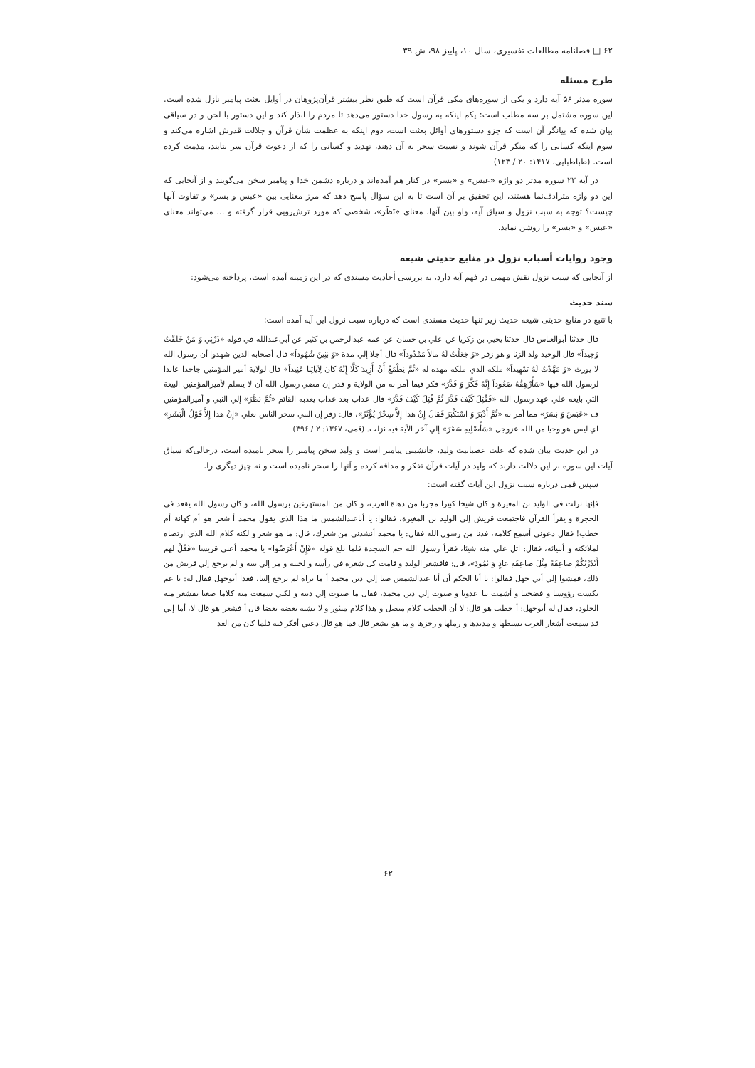۶۲ □ فصلنامه مطالعات تفسیری، سال ۱۰، پاییز ۹۸، ش ۳۹
طرح مسئله
سوره مدثر ۵۶ آیه دارد و یکی از سوره‌های مکی قرآن است که طبق نظر بیشتر قرآن‌پژوهان در أوایل بعثت پیامبر نازل شده است. این سوره مشتمل بر سه مطلب است: یکم اینکه به رسول خدا دستور می‌دهد تا مردم را انذار کند و این دستور با لحن و در سیاقی بیان شده که بیانگر آن است که جزو دستورهای أوائل بعثت است، دوم اینکه به عظمت شأن قرآن و جلالت قدرش اشاره می‌کند و سوم اینکه کسانی را که منکر قرآن شوند و نسبت سحر به آن دهند، تهدید و کسانی را که از دعوت قرآن سر بتابند، مذمت کرده است. (طباطبایی، ۱۴۱۷: ۲۰ / ۱۲۳)
در آیه ۲۲ سوره مدثر دو واژه «عبس» و «بسر» در کنار هم آمده‌اند و درباره دشمن خدا و پیامبر سخن می‌گویند و از آنجایی که این دو واژه مترادف‌نما هستند، این تحقیق بر آن است تا به این سؤال پاسخ دهد که مرز معنایی بین «عبس و بسر» و تفاوت آنها چیست؟ توجه به سبب نزول و سیاق آیه، واو بین آنها، معنای «نَظَرَ»، شخصی که مورد ترش‌رویی قرار گرفته و ... می‌تواند معنای «عبس» و «بسر» را روشن نماید.
وجود روایات أسباب نزول در منابع حدیثی شیعه
از آنجایی که سبب نزول نقش مهمی در فهم آیه دارد، به بررسی أحادیث مسندی که در این زمینه آمده است، پرداخته می‌شود:
سند حدیث
با تتبع در منابع حدیثی شیعه حدیث زیر تنها حدیث مسندی است که درباره سبب نزول این آیه آمده است:
قال حدثنا أبوالعباس قال حدثنا يحيي بن زكريا عن علي بن حسان عن عمه عبدالرحمن بن كثير عن أبي‌عبدالله في قوله «ذَرْنِي وَ مَنْ خَلَقْتُ وَحِيداً» قال الوحيد ولد الزنا و هو زفر «وَ جَعَلْتُ لَهُ مالاً مَمْدُوداً» قال أجلا إلي مدة «وَ بَنِينَ شُهُوداً» قال أصحابه الذين شهدوا أن رسول الله لا يورث «وَ مَهَّدْتُ لَهُ تَمْهِيداً» ملكه الذي ملكه مهده له «ثُمَّ يَطْمَعُ أَنْ أَزِيدَ كَلَّا إِنَّهُ كانَ لِآياتِنا عَنِيداً» قال لولاية أمير المؤمنين جاحدا عاندا لرسول الله فيها «سَأُرْهِقُهُ صَعُوداً إِنَّهُ فَكَّرَ وَ قَدَّرَ» فكر فيما أمر به من الولاية و قدر إن مضي رسول الله أن لا يسلم لأميرالمؤمنين البيعة التي بايعه علي عهد رسول الله «فَقُتِلَ كَيْفَ قَدَّرَ ثُمَّ قُتِلَ كَيْفَ قَدَّرَ» قال عذاب بعد عذاب يعذبه القائم «ثُمَّ نَظَرَ» إلي النبي و أميرالمؤمنين ف «عَبَسَ وَ بَسَرَ» مما أمر به «ثُمَّ أَدْبَرَ وَ اسْتَكْبَرَ فَقالَ إِنْ هذا إِلاَّ سِحْرٌ يُؤْثَرُ»، قال: زفر إن النبي سحر الناس بعلي «إِنْ هذا إِلاَّ قَوْلُ الْبَشَرِ» اي ليس هو وحيا من الله عزوجل «سَأُصْلِيهِ سَقَرَ» إلي آخر الآية فيه نزلت. (قمی، ۱۳۶۷: ۲ / ۳۹۶)
در این حدیث بیان شده که علت عصبانیت ولید، جانشینی پیامبر است و ولید سخن پیامبر را سحر نامیده است، درحالی‌که سیاق آیات این سوره بر این دلالت دارند که ولید در آیات قرآن تفکر و مداقه کرده و آنها را سحر نامیده است و نه چیز دیگری را.
سپس قمی درباره سبب نزول این آیات گفته است:
فإنها نزلت في الوليد بن المغيرة و كان شيخا كبيرا مجربا من دهاة العرب، و كان من المستهزءين برسول الله، و كان رسول الله يقعد في الحجرة و يقرأ القرآن فاجتمعت قريش إلي الوليد بن المغيرة، فقالوا: يا أباعبدالشمس ما هذا الذي يقول محمد أ شعر هو أم كهانة أم خطب! فقال دعوني أسمع كلامه، فدنا من رسول الله فقال: يا محمد أنشدني من شعرك، قال: ما هو شعر و لكنه كلام الله الذي ارتضاه لملائكته و أنبيائه، فقال: اتل علي منه شيئا، فقرأ رسول الله حم السجدة فلما بلغ قوله «فَإِنْ أَعْرَضُوا» يا محمد أعني قريشا «فَقُلْ لهم أَنْذَرْتُكُمْ صاعِقَةً مِثْلَ صاعِقَةِ عادٍ وَ ثَمُودَ»، قال: فاقشعر الوليد و قامت كل شعرة في رأسه و لحيته و مر إلي بيته و لم يرجع إلي قريش من ذلك، فمشوا إلي أبي جهل فقالوا: يا أبا الحكم أن أبا عبدالشمس صبا إلي دين محمد أ ما تراه لم يرجع إلينا، فغدا أبوجهل فقال له: يا عم نكست رؤوسنا و فضحتنا و أشمت بنا عدونا و صبوت إلي دين محمد، فقال ما صبوت إلي دينه و لكني سمعت منه كلاما صعبا تقشعر منه الجلود، فقال له أبوجهل: أ خطب هو قال: لا أن الخطب كلام متصل و هذا كلام منثور و لا يشبه بعضه بعضا قال أ فشعر هو قال لا، أما إني قد سمعت أشعار العرب بسيطها و مديدها و رملها و رجزها و ما هو بشعر قال فما هو قال دعني أفكر فيه فلما كان من الغد
۶۲